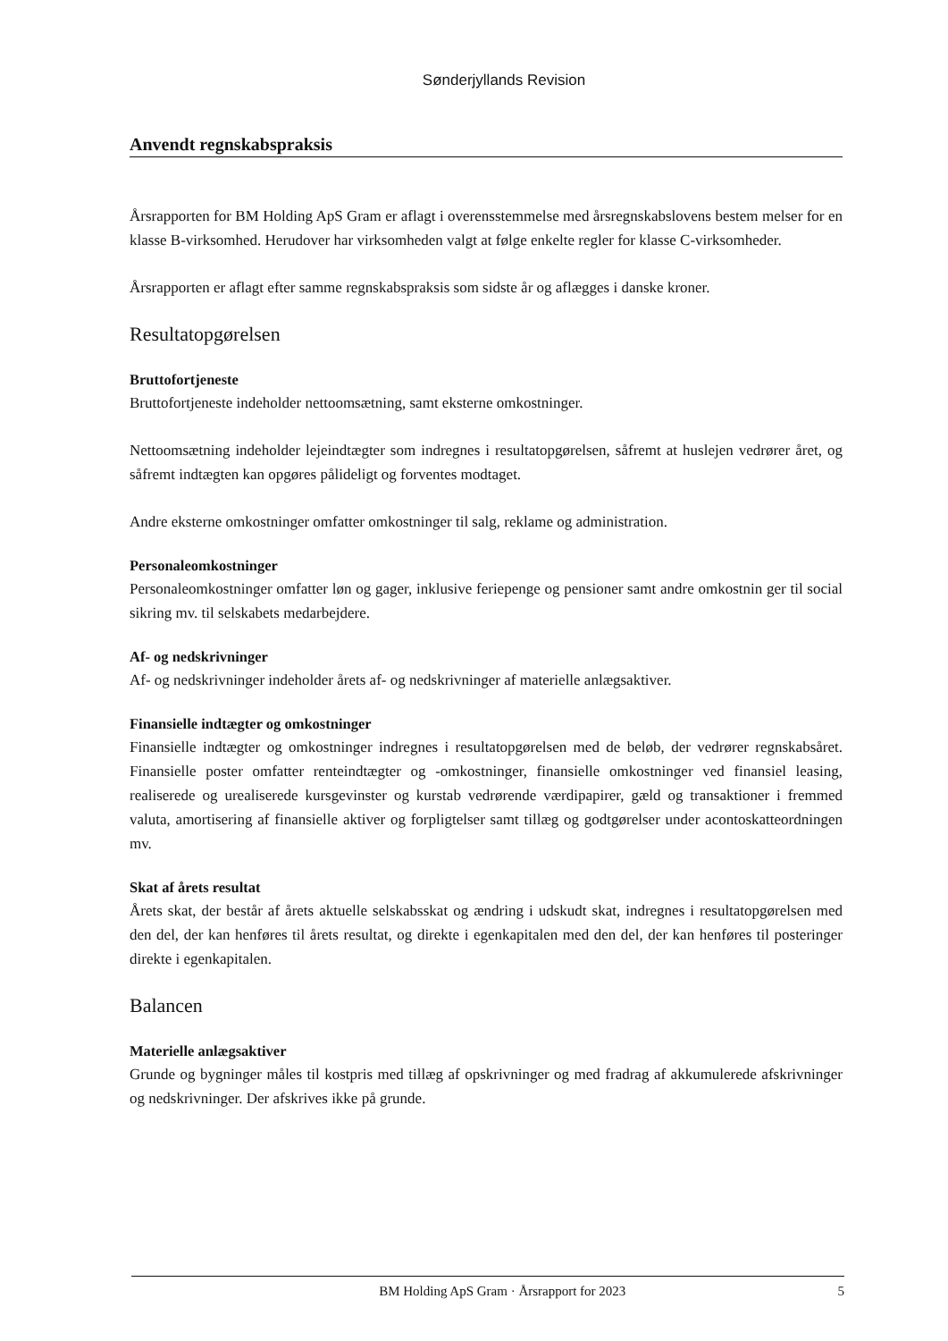Sønderjyllands Revision
Anvendt regnskabspraksis
Årsrapporten for BM Holding ApS Gram er aflagt i overensstemmelse med årsregnskabslovens bestem melser for en klasse B-virksomhed. Herudover har virksomheden valgt at følge enkelte regler for klasse C-virksomheder.
Årsrapporten er aflagt efter samme regnskabspraksis som sidste år og aflægges i danske kroner.
Resultatopgørelsen
Bruttofortjeneste
Bruttofortjeneste indeholder nettoomsætning, samt eksterne omkostninger.
Nettoomsætning indeholder lejeindtægter som indregnes i resultatopgørelsen, såfremt at huslejen vedrører året, og såfremt indtægten kan opgøres pålideligt og forventes modtaget.
Andre eksterne omkostninger omfatter omkostninger til salg, reklame og administration.
Personaleomkostninger
Personaleomkostninger omfatter løn og gager, inklusive feriepenge og pensioner samt andre omkostnin ger til social sikring mv. til selskabets medarbejdere.
Af- og nedskrivninger
Af- og nedskrivninger indeholder årets af- og nedskrivninger af materielle anlægsaktiver.
Finansielle indtægter og omkostninger
Finansielle indtægter og omkostninger indregnes i resultatopgørelsen med de beløb, der vedrører regnskabsåret. Finansielle poster omfatter renteindtægter og -omkostninger, finansielle omkostninger ved finansiel leasing, realiserede og urealiserede kursgevinster og kurstab vedrørende værdipapirer, gæld og transaktioner i fremmed valuta, amortisering af finansielle aktiver og forpligtelser samt tillæg og godtgørelser under acontoskatteordningen mv.
Skat af årets resultat
Årets skat, der består af årets aktuelle selskabsskat og ændring i udskudt skat, indregnes i resultatopgørelsen med den del, der kan henføres til årets resultat, og direkte i egenkapitalen med den del, der kan henføres til posteringer direkte i egenkapitalen.
Balancen
Materielle anlægsaktiver
Grunde og bygninger måles til kostpris med tillæg af opskrivninger og med fradrag af akkumulerede afskrivninger og nedskrivninger. Der afskrives ikke på grunde.
BM Holding ApS Gram · Årsrapport for 2023 5